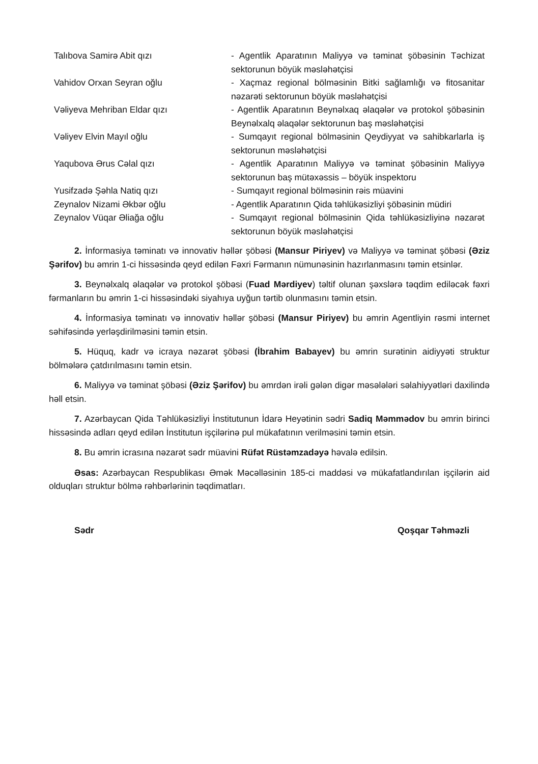| Talıbova Samirə Abit qızı | - Agentlik Aparatının Maliyyə və təminat şöbəsinin Təchizat sektorunun böyük məsləhətçisi |
| Vahidov Orxan Seyran oğlu | - Xaçmaz regional bölməsinin Bitki sağlamlığı və fitosanitar nəzarəti sektorunun böyük məsləhətçisi |
| Vəliyeva Mehriban Eldar qızı | - Agentlik Aparatının Beynəlxaq əlaqələr və protokol şöbəsinin Beynəlxalq əlaqələr sektorunun baş məsləhətçisi |
| Vəliyev Elvin Mayıl oğlu | - Sumqayıt regional bölməsinin Qeydiyyat və sahibkarlarla iş sektorunun məsləhətçisi |
| Yaqubova Ərus Cəlal qızı | - Agentlik Aparatının Maliyyə və təminat şöbəsinin Maliyyə sektorunun baş mütəxəssis – böyük inspektoru |
| Yusifzadə Şəhla Natiq qızı | - Sumqayıt regional bölməsinin rəis müavini |
| Zeynalov Nizami Əkbər oğlu | - Agentlik Aparatının Qida təhlükəsizliyi şöbəsinin müdiri |
| Zeynalov Vüqar Əliağa oğlu | - Sumqayıt regional bölməsinin Qida təhlükəsizliyinə nəzarət sektorunun böyük məsləhətçisi |
2. İnformasiya təminatı və innovativ həllər şöbəsi (Mansur Piriyev) və Maliyyə və təminat şöbəsi (Əziz Şərifov) bu əmrin 1-ci hissəsində qeyd edilən Fəxri Fərmanın nümunəsinin hazırlanmasını təmin etsinlər.
3. Beynəlxalq əlaqələr və protokol şöbəsi (Fuad Mərdiyev) təltif olunan şəxslərə təqdim ediləcək fəxri fərmanların bu əmrin 1-ci hissəsindəki siyahıya uyğun tərtib olunmasını təmin etsin.
4. İnformasiya təminatı və innovativ həllər şöbəsi (Mansur Piriyev) bu əmrin Agentliyin rəsmi internet səhifəsində yerləşdirilməsini təmin etsin.
5. Hüquq, kadr və icraya nəzarət şöbəsi (İbrahim Babayev) bu əmrin surətinin aidiyyəti struktur bölmələrə çatdırılmasını təmin etsin.
6. Maliyyə və təminat şöbəsi (Əziz Şərifov) bu əmrdən irəli gələn digər məsələləri səlahiyyətləri daxilində həll etsin.
7. Azərbaycan Qida Təhlükəsizliyi İnstitutunun İdarə Heyətinin sədri Sadiq Məmmədov bu əmrin birinci hissəsində adları qeyd edilən İnstitutun işçilərinə pul mükafatının verilməsini təmin etsin.
8. Bu əmrin icrasına nəzarət sədr müavini Rüfət Rüstəmzadəyə həvalə edilsin.
Əsas: Azərbaycan Respublikası Əmək Məcəlləsinin 185-ci maddəsi və mükafatlandırılan işçilərin aid olduqları struktur bölmə rəhbərlərinin təqdimatları.
Sədr Qoşqar Təhməzli